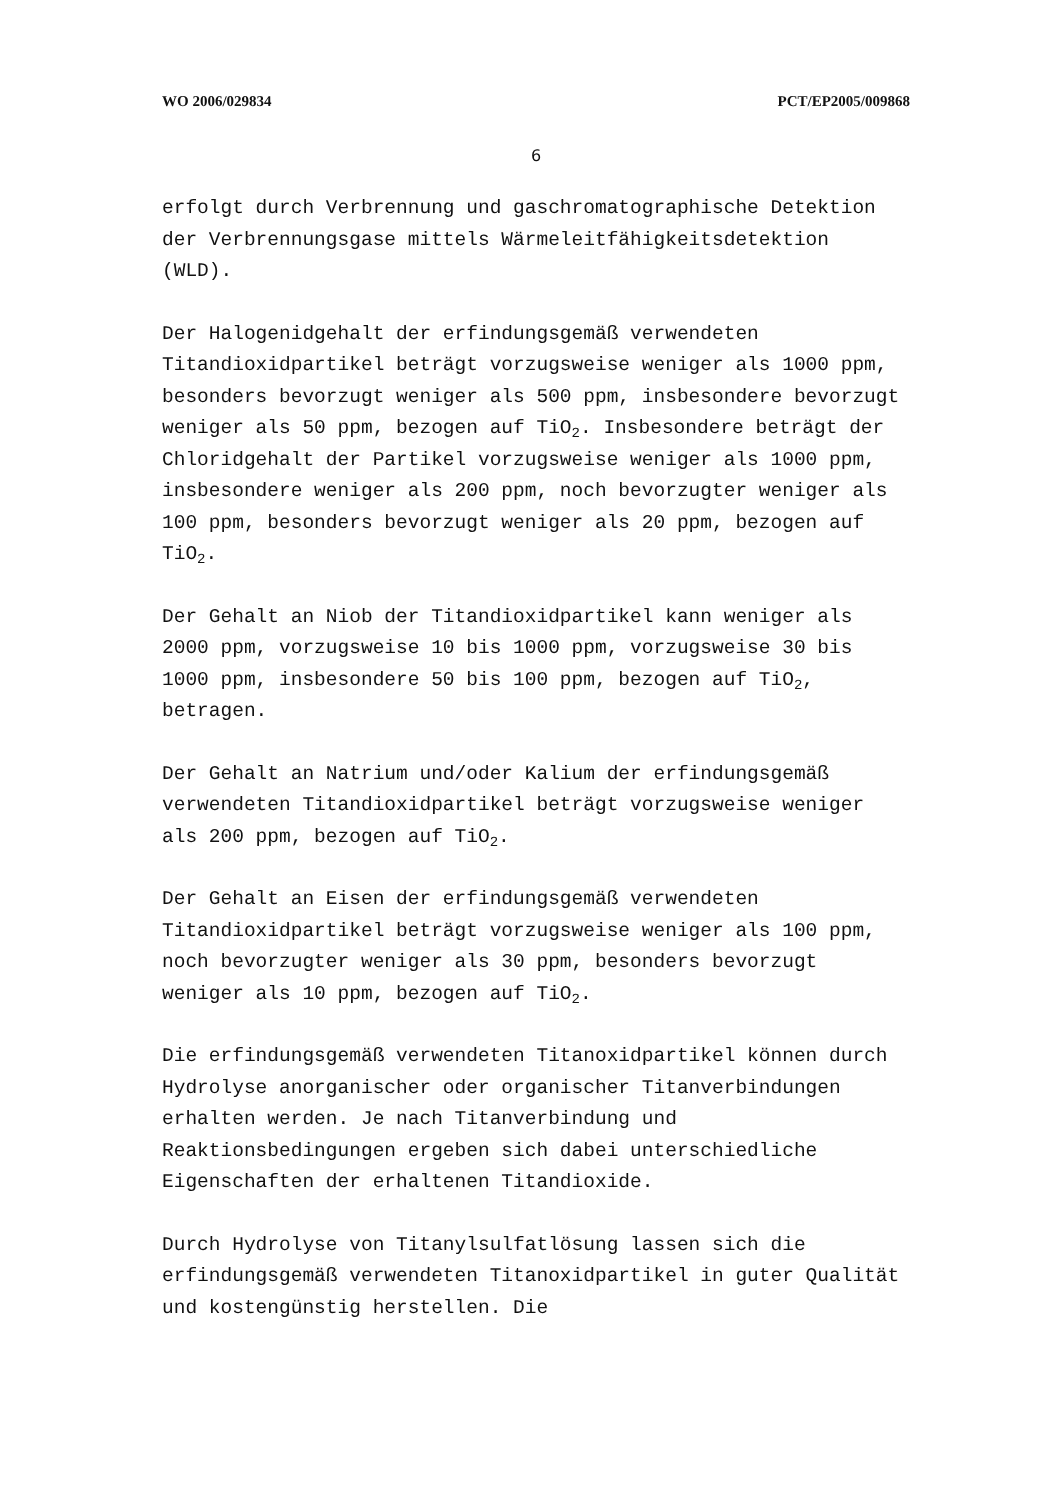WO 2006/029834 PCT/EP2005/009868
6
erfolgt durch Verbrennung und gaschromatographische Detektion der Verbrennungsgase mittels Wärmeleitfähigkeitsdetektion (WLD).
Der Halogenidgehalt der erfindungsgemäß verwendeten Titandioxidpartikel beträgt vorzugsweise weniger als 1000 ppm, besonders bevorzugt weniger als 500 ppm, insbesondere bevorzugt weniger als 50 ppm, bezogen auf TiO<sub>2</sub>. Insbesondere beträgt der Chloridgehalt der Partikel vorzugsweise weniger als 1000 ppm, insbesondere weniger als 200 ppm, noch bevorzugter weniger als 100 ppm, besonders bevorzugt weniger als 20 ppm, bezogen auf TiO<sub>2</sub>.
Der Gehalt an Niob der Titandioxidpartikel kann weniger als 2000 ppm, vorzugsweise 10 bis 1000 ppm, vorzugsweise 30 bis 1000 ppm, insbesondere 50 bis 100 ppm, bezogen auf TiO<sub>2</sub>, betragen.
Der Gehalt an Natrium und/oder Kalium der erfindungsgemäß verwendeten Titandioxidpartikel beträgt vorzugsweise weniger als 200 ppm, bezogen auf TiO<sub>2</sub>.
Der Gehalt an Eisen der erfindungsgemäß verwendeten Titandioxidpartikel beträgt vorzugsweise weniger als 100 ppm, noch bevorzugter weniger als 30 ppm, besonders bevorzugt weniger als 10 ppm, bezogen auf TiO<sub>2</sub>.
Die erfindungsgemäß verwendeten Titanoxidpartikel können durch Hydrolyse anorganischer oder organischer Titanverbindungen erhalten werden. Je nach Titanverbindung und Reaktionsbedingungen ergeben sich dabei unterschiedliche Eigenschaften der erhaltenen Titandioxide.
Durch Hydrolyse von Titanylsulfatlösung lassen sich die erfindungsgemäß verwendeten Titanoxidpartikel in guter Qualität und kostengünstig herstellen. Die